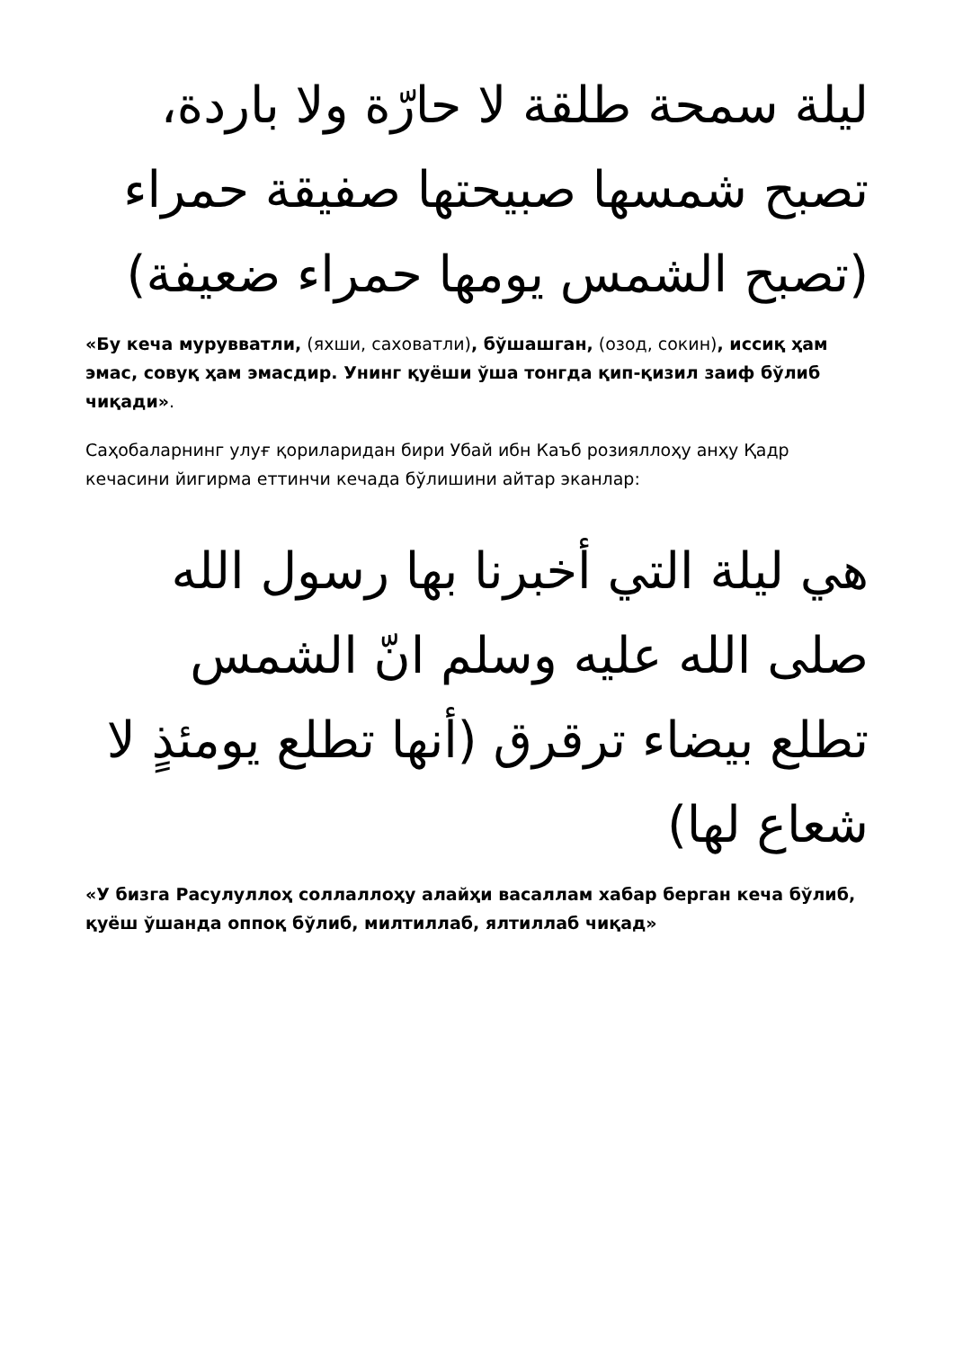ليلة سمحة طلقة لا حارّة ولا باردة، تصبح شمسها صبيحتها صفيقة حمراء (تصبح الشمس يومها حمراء ضعيفة)
«Бу кеча мурувватли, (яхши, саховатли), бўшашган, (озод, сокин), иссиқ ҳам эмас, совуқ ҳам эмасдир. Унинг қуёши ўша тонгда қип-қизил заиф бўлиб чиқади».
Саҳобаларнинг улуғ қориларидан бири Убай ибн Каъб розияллоҳу анҳу Қадр кечасини йигирма еттинчи кечада бўлишини айтар эканлар:
هي ليلة التي أخبرنا بها رسول الله صلى الله عليه وسلم انّ الشمس تطلع بيضاء ترقرق (أنها تطلع يومئذٍ لا شعاع لها)
«У бизга Расулуллоҳ соллаллоҳу алайҳи васаллам хабар берган кеча бўлиб, қуёш ўшанда оппоқ бўлиб, милтиллаб, ялтиллаб чиқад»